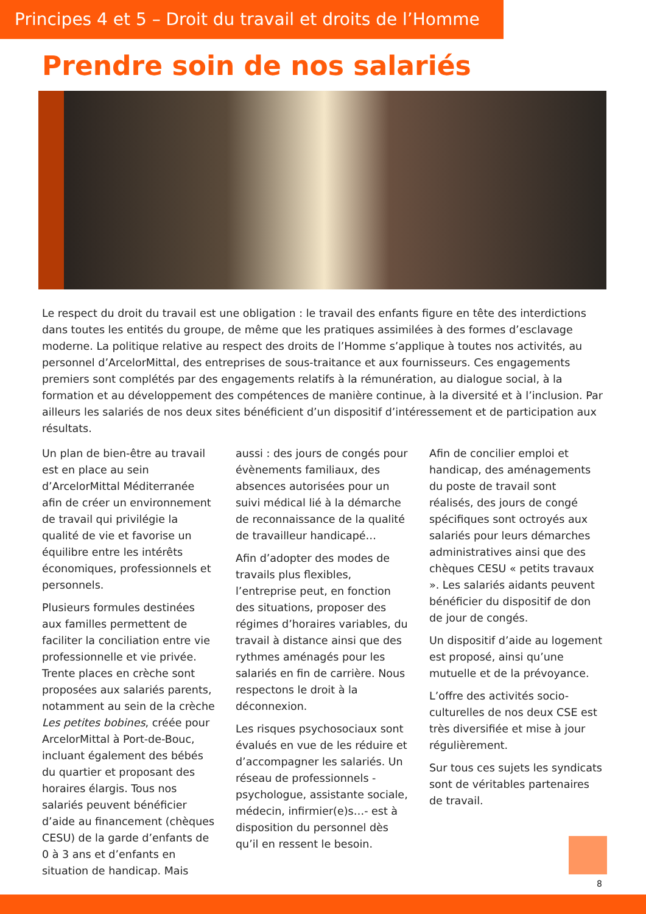Principes 4 et 5 – Droit du travail et droits de l’Homme
Prendre soin de nos salariés
Le respect du droit du travail est une obligation : le travail des enfants figure en tête des interdictions dans toutes les entités du groupe, de même que les pratiques assimilées à des formes d’esclavage moderne. La politique relative au respect des droits de l’Homme s’applique à toutes nos activités, au personnel d’ArcelorMittal, des entreprises de sous-traitance et aux fournisseurs. Ces engagements premiers sont complétés par des engagements relatifs à la rémunération, au dialogue social, à la formation et au développement des compétences de manière continue, à la diversité et à l’inclusion. Par ailleurs les salariés de nos deux sites bénéficient d’un dispositif d’intéressement et de participation aux résultats.
Un plan de bien-être au travail est en place au sein d’ArcelorMittal Méditerranée afin de créer un environnement de travail qui privilégie la qualité de vie et favorise un équilibre entre les intérêts économiques, professionnels et personnels.
Plusieurs formules destinées aux familles permettent de faciliter la conciliation entre vie professionnelle et vie privée. Trente places en crèche sont proposées aux salariés parents, notamment au sein de la crèche Les petites bobines, créée pour ArcelorMittal à Port-de-Bouc, incluant également des bébés du quartier et proposant des horaires élargis. Tous nos salariés peuvent bénéficier d’aide au financement (chèques CESU) de la garde d’enfants de 0 à 3 ans et d’enfants en situation de handicap. Mais
aussi : des jours de congés pour évènements familiaux, des absences autorisées pour un suivi médical lié à la démarche de reconnaissance de la qualité de travailleur handicapé…
Afin d’adopter des modes de travails plus flexibles, l’entreprise peut, en fonction des situations, proposer des régimes d’horaires variables, du travail à distance ainsi que des rythmes aménagés pour les salariés en fin de carrière. Nous respectons le droit à la déconnexion.
Les risques psychosociaux sont évalués en vue de les réduire et d’accompagner les salariés. Un réseau de professionnels - psychologue, assistante sociale, médecin, infirmier(e)s…- est à disposition du personnel dès qu’il en ressent le besoin.
Afin de concilier emploi et handicap, des aménagements du poste de travail sont réalisés, des jours de congé spécifiques sont octroyés aux salariés pour leurs démarches administratives ainsi que des chèques CESU « petits travaux ». Les salariés aidants peuvent bénéficier du dispositif de don de jour de congés.
Un dispositif d’aide au logement est proposé, ainsi qu’une mutuelle et de la prévoyance.
L’offre des activités socio-culturelles de nos deux CSE est très diversifiée et mise à jour régulièrement.
Sur tous ces sujets les syndicats sont de véritables partenaires de travail.
8